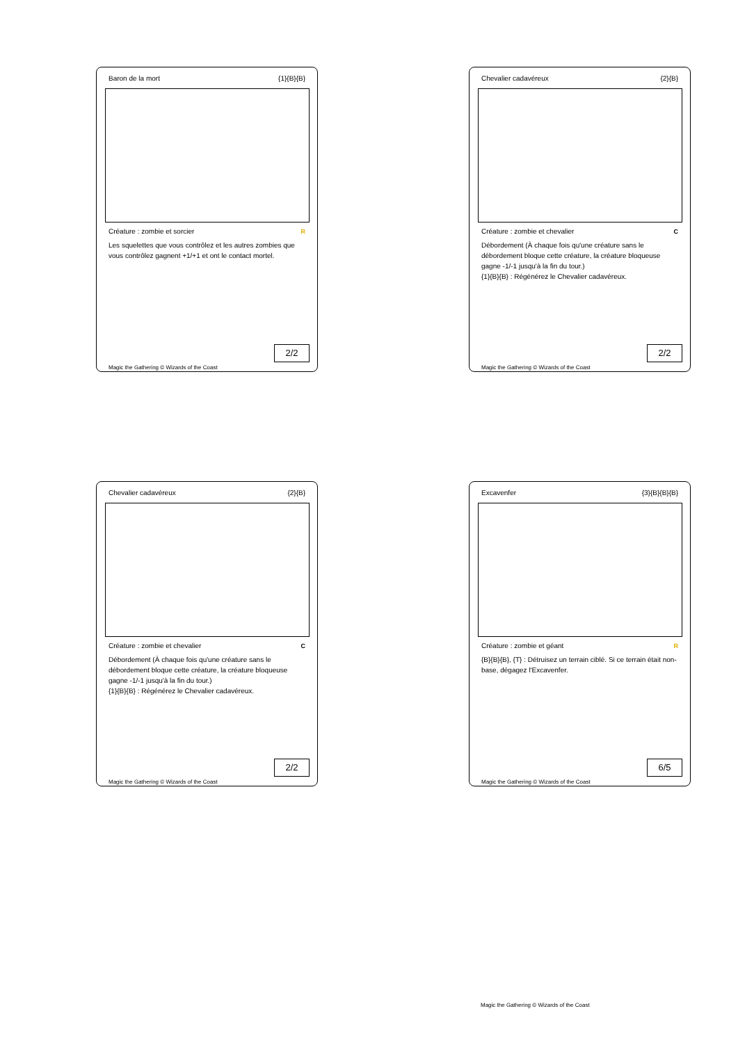Baron de la mort {1}{B}{B}
Créature : zombie et sorcier R
Les squelettes que vous contrôlez et les autres zombies que vous contrôlez gagnent +1/+1 et ont le contact mortel.
2/2
Magic the Gathering © Wizards of the Coast
Chevalier cadavéreux {2}{B}
Créature : zombie et chevalier C
Débordement (À chaque fois qu'une créature sans le débordement bloque cette créature, la créature bloqueuse gagne -1/-1 jusqu'à la fin du tour.)
{1}{B}{B} : Régénérez le Chevalier cadavéreux.
2/2
Magic the Gathering © Wizards of the Coast
Chevalier cadavéreux {2}{B}
Créature : zombie et chevalier C
Débordement (À chaque fois qu'une créature sans le débordement bloque cette créature, la créature bloqueuse gagne -1/-1 jusqu'à la fin du tour.)
{1}{B}{B} : Régénérez le Chevalier cadavéreux.
2/2
Magic the Gathering © Wizards of the Coast
Excavenfer {3}{B}{B}{B}
Créature : zombie et géant R
{B}{B}{B}, {T} : Détruisez un terrain ciblé. Si ce terrain était non-base, dégagez l'Excavenfer.
6/5
Magic the Gathering © Wizards of the Coast
Magic the Gathering © Wizards of the Coast